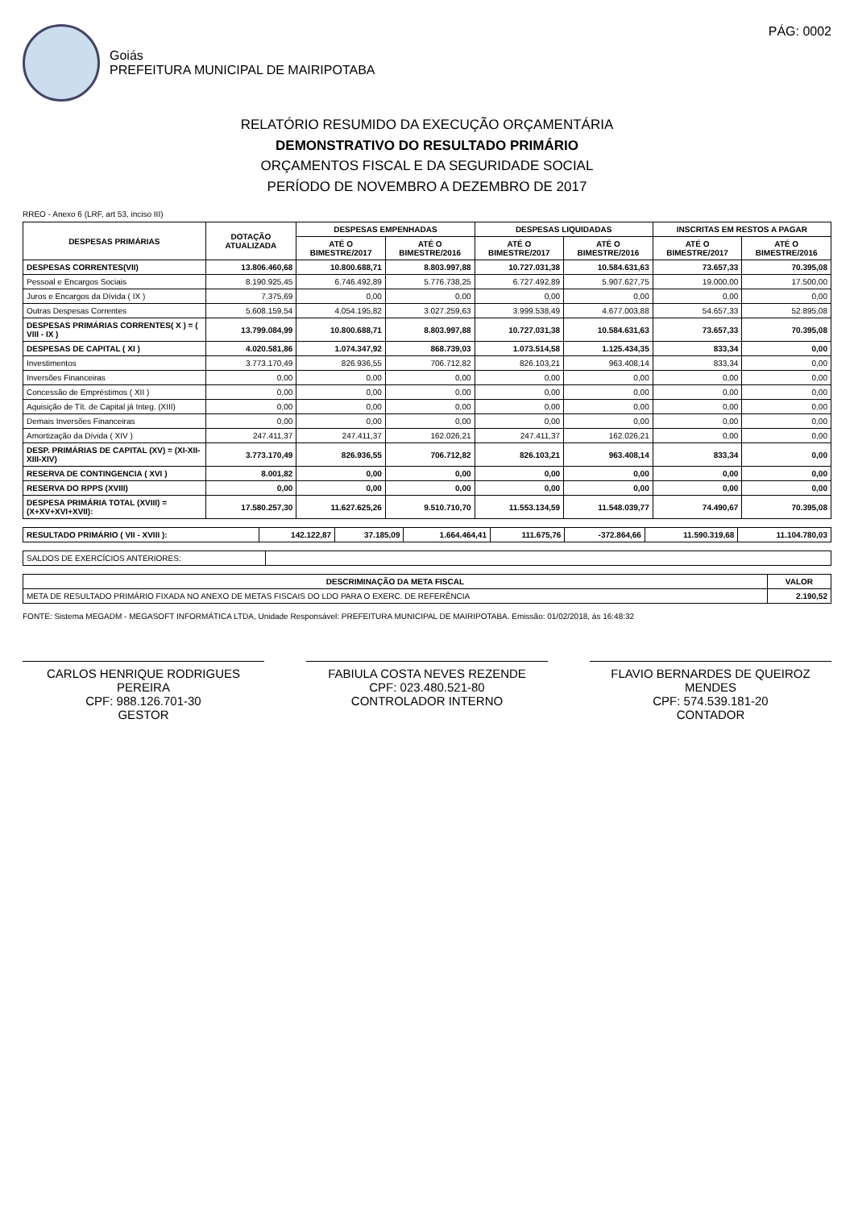Goiás
PREFEITURA MUNICIPAL DE MAIRIPOTABA
PÁG: 0002
RELATÓRIO RESUMIDO DA EXECUÇÃO ORÇAMENTÁRIA
DEMONSTRATIVO DO RESULTADO PRIMÁRIO
ORÇAMENTOS FISCAL E DA SEGURIDADE SOCIAL
PERÍODO DE NOVEMBRO A DEZEMBRO DE 2017
RREO - Anexo 6 (LRF, art 53, inciso III)
| DESPESAS PRIMÁRIAS | DOTAÇÃO ATUALIZADA | DESPESAS EMPENHADAS | | DESPESAS LIQUIDADAS | | INSCRITAS EM RESTOS A PAGAR | |
| --- | --- | --- | --- | --- | --- | --- | --- |
| | | ATÉ O BIMESTRE/2017 | ATÉ O BIMESTRE/2016 | ATÉ O BIMESTRE/2017 | ATÉ O BIMESTRE/2016 | ATÉ O BIMESTRE/2017 | ATÉ O BIMESTRE/2016 |
| DESPESAS CORRENTES(VII) | 13.806.460,68 | 10.800.688,71 | 8.803.997,88 | 10.727.031,38 | 10.584.631,63 | 73.657,33 | 70.395,08 |
| Pessoal e Encargos Sociais | 8.190.925,45 | 6.746.492,89 | 5.776.738,25 | 6.727.492,89 | 5.907.627,75 | 19.000,00 | 17.500,00 |
| Juros e Encargos da Dívida ( IX ) | 7.375,69 | 0,00 | 0,00 | 0,00 | 0,00 | 0,00 | 0,00 |
| Outras Despesas Correntes | 5.608.159,54 | 4.054.195,82 | 3.027.259,63 | 3.999.538,49 | 4.677.003,88 | 54.657,33 | 52.895,08 |
| DESPESAS PRIMÁRIAS CORRENTES( X ) = ( VIII - IX ) | 13.799.084,99 | 10.800.688,71 | 8.803.997,88 | 10.727.031,38 | 10.584.631,63 | 73.657,33 | 70.395,08 |
| DESPESAS DE CAPITAL ( XI ) | 4.020.581,86 | 1.074.347,92 | 868.739,03 | 1.073.514,58 | 1.125.434,35 | 833,34 | 0,00 |
| Investimentos | 3.773.170,49 | 826.936,55 | 706.712,82 | 826.103,21 | 963.408,14 | 833,34 | 0,00 |
| Inversões Financeiras | 0,00 | 0,00 | 0,00 | 0,00 | 0,00 | 0,00 | 0,00 |
| Concessão de Empréstimos ( XII ) | 0,00 | 0,00 | 0,00 | 0,00 | 0,00 | 0,00 | 0,00 |
| Aquisição de Tít. de Capital já Integ. (XIII) | 0,00 | 0,00 | 0,00 | 0,00 | 0,00 | 0,00 | 0,00 |
| Demais Inversões Financeiras | 0,00 | 0,00 | 0,00 | 0,00 | 0,00 | 0,00 | 0,00 |
| Amortização da Dívida ( XIV ) | 247.411,37 | 247.411,37 | 162.026,21 | 247.411,37 | 162.026,21 | 0,00 | 0,00 |
| DESP. PRIMÁRIAS DE CAPITAL (XV) = (XI-XII-XIII-XIV) | 3.773.170,49 | 826.936,55 | 706.712,82 | 826.103,21 | 963.408,14 | 833,34 | 0,00 |
| RESERVA DE CONTINGENCIA ( XVI ) | 8.001,82 | 0,00 | 0,00 | 0,00 | 0,00 | 0,00 | 0,00 |
| RESERVA DO RPPS (XVIII) | 0,00 | 0,00 | 0,00 | 0,00 | 0,00 | 0,00 | 0,00 |
| DESPESA PRIMÁRIA TOTAL (XVIII) = (X+XV+XVI+XVII): | 17.580.257,30 | 11.627.625,26 | 9.510.710,70 | 11.553.134,59 | 11.548.039,77 | 74.490,67 | 70.395,08 |
| RESULTADO PRIMÁRIO ( VII - XVIII ): | 142.122,87 | 37.185,09 | 1.664.464,41 | 111.675,76 | -372.864,66 | 11.590.319,68 | 11.104.780,03 |
| SALDOS DE EXERCÍCIOS ANTERIORES: | |
| DESCRIMINAÇÃO DA META FISCAL | VALOR |
| --- | --- |
| META DE RESULTADO PRIMÁRIO FIXADA NO ANEXO DE METAS FISCAIS DO LDO PARA O EXERC. DE REFERÊNCIA | 2.190,52 |
FONTE: Sistema MEGADM - MEGASOFT INFORMÁTICA LTDA, Unidade Responsável: PREFEITURA MUNICIPAL DE MAIRIPOTABA. Emissão: 01/02/2018, às 16:48:32
CARLOS HENRIQUE RODRIGUES PEREIRA
CPF: 988.126.701-30
GESTOR
FABIULA COSTA NEVES REZENDE
CPF: 023.480.521-80
CONTROLADOR INTERNO
FLAVIO BERNARDES DE QUEIROZ MENDES
CPF: 574.539.181-20
CONTADOR